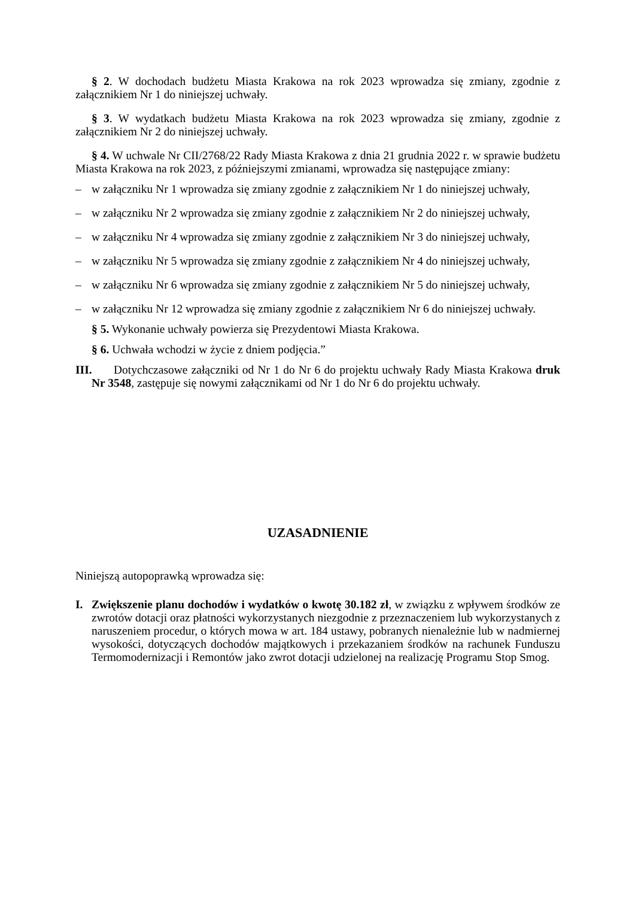§ 2. W dochodach budżetu Miasta Krakowa na rok 2023 wprowadza się zmiany, zgodnie z załącznikiem Nr 1 do niniejszej uchwały.
§ 3. W wydatkach budżetu Miasta Krakowa na rok 2023 wprowadza się zmiany, zgodnie z załącznikiem Nr 2 do niniejszej uchwały.
§ 4. W uchwale Nr CII/2768/22 Rady Miasta Krakowa z dnia 21 grudnia 2022 r. w sprawie budżetu Miasta Krakowa na rok 2023, z późniejszymi zmianami, wprowadza się następujące zmiany:
– w załączniku Nr 1 wprowadza się zmiany zgodnie z załącznikiem Nr 1 do niniejszej uchwały,
– w załączniku Nr 2 wprowadza się zmiany zgodnie z załącznikiem Nr 2 do niniejszej uchwały,
– w załączniku Nr 4 wprowadza się zmiany zgodnie z załącznikiem Nr 3 do niniejszej uchwały,
– w załączniku Nr 5 wprowadza się zmiany zgodnie z załącznikiem Nr 4 do niniejszej uchwały,
– w załączniku Nr 6 wprowadza się zmiany zgodnie z załącznikiem Nr 5 do niniejszej uchwały,
– w załączniku Nr 12 wprowadza się zmiany zgodnie z załącznikiem Nr 6 do niniejszej uchwały.
§ 5. Wykonanie uchwały powierza się Prezydentowi Miasta Krakowa.
§ 6. Uchwała wchodzi w życie z dniem podjęcia.”
III. Dotychczasowe załączniki od Nr 1 do Nr 6 do projektu uchwały Rady Miasta Krakowa druk Nr 3548, zastępuje się nowymi załącznikami od Nr 1 do Nr 6 do projektu uchwały.
UZASADNIENIE
Niniejszą autopoprawką wprowadza się:
I. Zwiększenie planu dochodów i wydatków o kwotę 30.182 zł, w związku z wpływem środków ze zwrotów dotacji oraz płatności wykorzystanych niezgodnie z przeznaczeniem lub wykorzystanych z naruszeniem procedur, o których mowa w art. 184 ustawy, pobranych nienależnie lub w nadmiernej wysokości, dotyczących dochodów majątkowych i przekazaniem środków na rachunek Funduszu Termomodernizacji i Remontów jako zwrot dotacji udzielonej na realizację Programu Stop Smog.